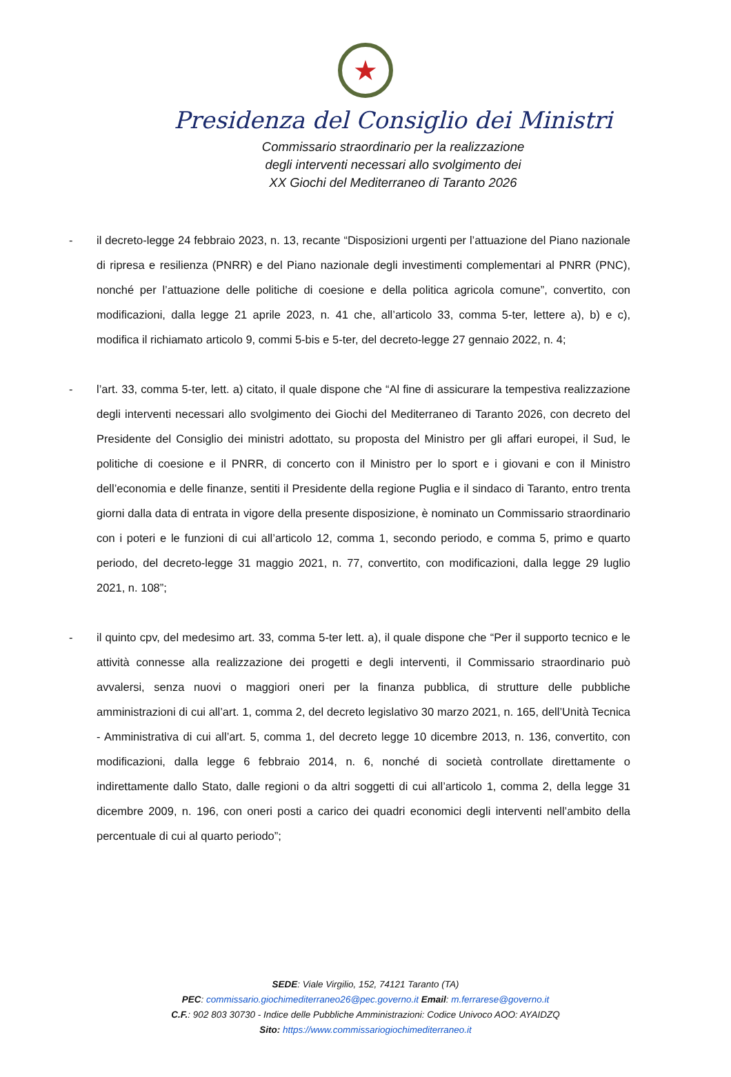★
Presidenza del Consiglio dei Ministri
Commissario straordinario per la realizzazione
degli interventi necessari allo svolgimento dei
XX Giochi del Mediterraneo di Taranto 2026
- il decreto-legge 24 febbraio 2023, n. 13, recante “Disposizioni urgenti per l’attuazione del Piano nazionale di ripresa e resilienza (PNRR) e del Piano nazionale degli investimenti complementari al PNRR (PNC), nonché per l’attuazione delle politiche di coesione e della politica agricola comune”, convertito, con modificazioni, dalla legge 21 aprile 2023, n. 41 che, all’articolo 33, comma 5-ter, lettere a), b) e c), modifica il richiamato articolo 9, commi 5-bis e 5-ter, del decreto-legge 27 gennaio 2022, n. 4;
- l’art. 33, comma 5-ter, lett. a) citato, il quale dispone che “Al fine di assicurare la tempestiva realizzazione degli interventi necessari allo svolgimento dei Giochi del Mediterraneo di Taranto 2026, con decreto del Presidente del Consiglio dei ministri adottato, su proposta del Ministro per gli affari europei, il Sud, le politiche di coesione e il PNRR, di concerto con il Ministro per lo sport e i giovani e con il Ministro dell’economia e delle finanze, sentiti il Presidente della regione Puglia e il sindaco di Taranto, entro trenta giorni dalla data di entrata in vigore della presente disposizione, è nominato un Commissario straordinario con i poteri e le funzioni di cui all’articolo 12, comma 1, secondo periodo, e comma 5, primo e quarto periodo, del decreto-legge 31 maggio 2021, n. 77, convertito, con modificazioni, dalla legge 29 luglio 2021, n. 108”;
- il quinto cpv, del medesimo art. 33, comma 5-ter lett. a), il quale dispone che “Per il supporto tecnico e le attività connesse alla realizzazione dei progetti e degli interventi, il Commissario straordinario può avvalersi, senza nuovi o maggiori oneri per la finanza pubblica, di strutture delle pubbliche amministrazioni di cui all’art. 1, comma 2, del decreto legislativo 30 marzo 2021, n. 165, dell’Unità Tecnica - Amministrativa di cui all’art. 5, comma 1, del decreto legge 10 dicembre 2013, n. 136, convertito, con modificazioni, dalla legge 6 febbraio 2014, n. 6, nonché di società controllate direttamente o indirettamente dallo Stato, dalle regioni o da altri soggetti di cui all’articolo 1, comma 2, della legge 31 dicembre 2009, n. 196, con oneri posti a carico dei quadri economici degli interventi nell’ambito della percentuale di cui al quarto periodo”;
SEDE: Viale Virgilio, 152, 74121 Taranto (TA)
PEC: commissario.giochimediterraneo26@pec.governo.it Email: m.ferrarese@governo.it
C.F.: 902 803 30730 - Indice delle Pubbliche Amministrazioni: Codice Univoco AOO: AYAIDZQ
Sito: https://www.commissariogiochimediterraneo.it